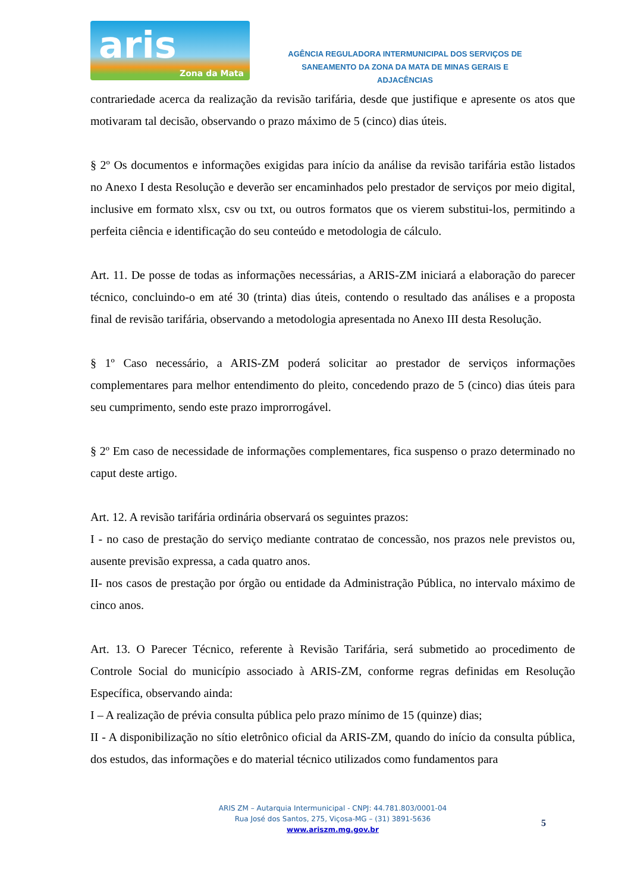aris
Zona da Mata
AGÊNCIA REGULADORA INTERMUNICIPAL DOS SERVIÇOS DE
SANEAMENTO DA ZONA DA MATA DE MINAS GERAIS E ADJACÊNCIAS
contrariedade acerca da realização da revisão tarifária, desde que justifique e apresente os atos que motivaram tal decisão, observando o prazo máximo de 5 (cinco) dias úteis.
§ 2º Os documentos e informações exigidas para início da análise da revisão tarifária estão listados no Anexo I desta Resolução e deverão ser encaminhados pelo prestador de serviços por meio digital, inclusive em formato xlsx, csv ou txt, ou outros formatos que os vierem substitui-los, permitindo a perfeita ciência e identificação do seu conteúdo e metodologia de cálculo.
Art. 11. De posse de todas as informações necessárias, a ARIS-ZM iniciará a elaboração do parecer técnico, concluindo-o em até 30 (trinta) dias úteis, contendo o resultado das análises e a proposta final de revisão tarifária, observando a metodologia apresentada no Anexo III desta Resolução.
§ 1º Caso necessário, a ARIS-ZM poderá solicitar ao prestador de serviços informações complementares para melhor entendimento do pleito, concedendo prazo de 5 (cinco) dias úteis para seu cumprimento, sendo este prazo improrrogável.
§ 2º Em caso de necessidade de informações complementares, fica suspenso o prazo determinado no caput deste artigo.
Art. 12. A revisão tarifária ordinária observará os seguintes prazos:
I - no caso de prestação do serviço mediante contratao de concessão, nos prazos nele previstos ou, ausente previsão expressa, a cada quatro anos.
II- nos casos de prestação por órgão ou entidade da Administração Pública, no intervalo máximo de cinco anos.
Art. 13. O Parecer Técnico, referente à Revisão Tarifária, será submetido ao procedimento de Controle Social do município associado à ARIS-ZM, conforme regras definidas em Resolução Específica, observando ainda:
I – A realização de prévia consulta pública pelo prazo mínimo de 15 (quinze) dias;
II - A disponibilização no sítio eletrônico oficial da ARIS-ZM, quando do início da consulta pública, dos estudos, das informações e do material técnico utilizados como fundamentos para
ARIS ZM – Autarquia Intermunicipal - CNPJ: 44.781.803/0001-04
Rua José dos Santos, 275, Viçosa-MG – (31) 3891-5636
www.ariszm.mg.gov.br
5